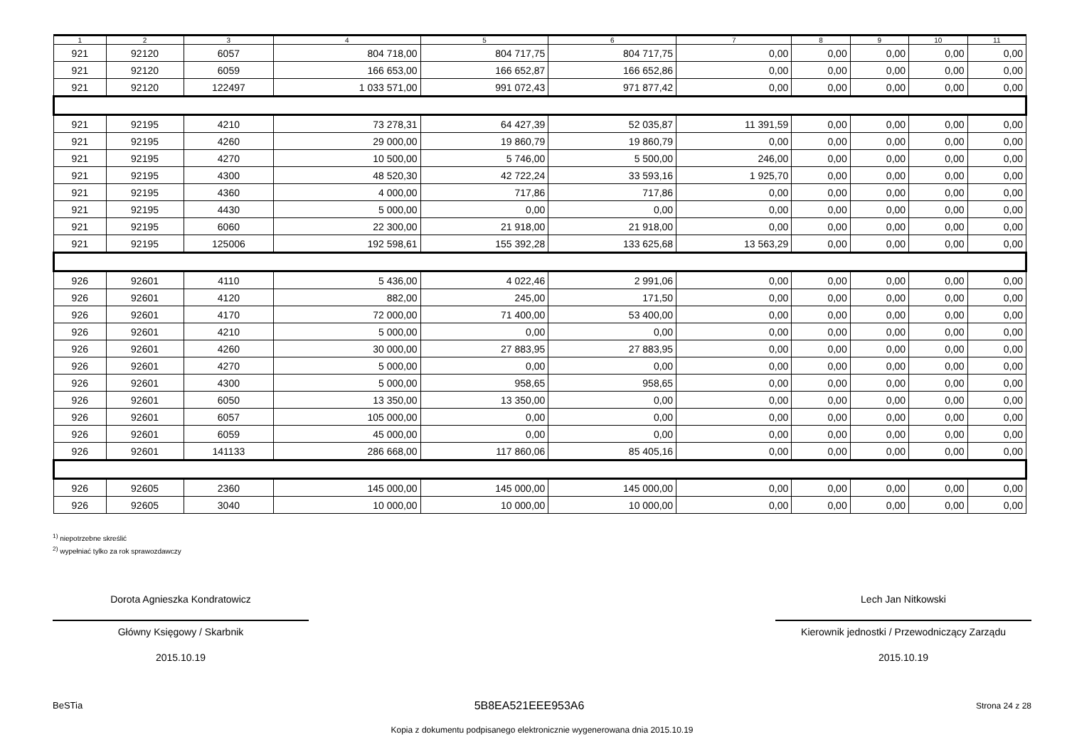| 1 | 2 | 3 | 4 | 5 | 6 | 7 | 8 | 9 | 10 | 11 |
| --- | --- | --- | --- | --- | --- | --- | --- | --- | --- | --- |
| 921 | 92120 | 6057 | 804 718,00 | 804 717,75 | 804 717,75 | 0,00 | 0,00 | 0,00 | 0,00 | 0,00 |
| 921 | 92120 | 6059 | 166 653,00 | 166 652,87 | 166 652,86 | 0,00 | 0,00 | 0,00 | 0,00 | 0,00 |
| 921 | 92120 | 122497 | 1 033 571,00 | 991 072,43 | 971 877,42 | 0,00 | 0,00 | 0,00 | 0,00 | 0,00 |
| 921 | 92195 | 4210 | 73 278,31 | 64 427,39 | 52 035,87 | 11 391,59 | 0,00 | 0,00 | 0,00 | 0,00 |
| 921 | 92195 | 4260 | 29 000,00 | 19 860,79 | 19 860,79 | 0,00 | 0,00 | 0,00 | 0,00 | 0,00 |
| 921 | 92195 | 4270 | 10 500,00 | 5 746,00 | 5 500,00 | 246,00 | 0,00 | 0,00 | 0,00 | 0,00 |
| 921 | 92195 | 4300 | 48 520,30 | 42 722,24 | 33 593,16 | 1 925,70 | 0,00 | 0,00 | 0,00 | 0,00 |
| 921 | 92195 | 4360 | 4 000,00 | 717,86 | 717,86 | 0,00 | 0,00 | 0,00 | 0,00 | 0,00 |
| 921 | 92195 | 4430 | 5 000,00 | 0,00 | 0,00 | 0,00 | 0,00 | 0,00 | 0,00 | 0,00 |
| 921 | 92195 | 6060 | 22 300,00 | 21 918,00 | 21 918,00 | 0,00 | 0,00 | 0,00 | 0,00 | 0,00 |
| 921 | 92195 | 125006 | 192 598,61 | 155 392,28 | 133 625,68 | 13 563,29 | 0,00 | 0,00 | 0,00 | 0,00 |
| 926 | 92601 | 4110 | 5 436,00 | 4 022,46 | 2 991,06 | 0,00 | 0,00 | 0,00 | 0,00 | 0,00 |
| 926 | 92601 | 4120 | 882,00 | 245,00 | 171,50 | 0,00 | 0,00 | 0,00 | 0,00 | 0,00 |
| 926 | 92601 | 4170 | 72 000,00 | 71 400,00 | 53 400,00 | 0,00 | 0,00 | 0,00 | 0,00 | 0,00 |
| 926 | 92601 | 4210 | 5 000,00 | 0,00 | 0,00 | 0,00 | 0,00 | 0,00 | 0,00 | 0,00 |
| 926 | 92601 | 4260 | 30 000,00 | 27 883,95 | 27 883,95 | 0,00 | 0,00 | 0,00 | 0,00 | 0,00 |
| 926 | 92601 | 4270 | 5 000,00 | 0,00 | 0,00 | 0,00 | 0,00 | 0,00 | 0,00 | 0,00 |
| 926 | 92601 | 4300 | 5 000,00 | 958,65 | 958,65 | 0,00 | 0,00 | 0,00 | 0,00 | 0,00 |
| 926 | 92601 | 6050 | 13 350,00 | 13 350,00 | 0,00 | 0,00 | 0,00 | 0,00 | 0,00 | 0,00 |
| 926 | 92601 | 6057 | 105 000,00 | 0,00 | 0,00 | 0,00 | 0,00 | 0,00 | 0,00 | 0,00 |
| 926 | 92601 | 6059 | 45 000,00 | 0,00 | 0,00 | 0,00 | 0,00 | 0,00 | 0,00 | 0,00 |
| 926 | 92601 | 141133 | 286 668,00 | 117 860,06 | 85 405,16 | 0,00 | 0,00 | 0,00 | 0,00 | 0,00 |
| 926 | 92605 | 2360 | 145 000,00 | 145 000,00 | 145 000,00 | 0,00 | 0,00 | 0,00 | 0,00 | 0,00 |
| 926 | 92605 | 3040 | 10 000,00 | 10 000,00 | 10 000,00 | 0,00 | 0,00 | 0,00 | 0,00 | 0,00 |
<sup>1)</sup> niepotrzebne skreślić
<sup>2)</sup> wypełniać tylko za rok sprawozdawczy
Dorota Agnieszka Kondratowicz
Główny Księgowy / Skarbnik
2015.10.19
Lech Jan Nitkowski
Kierownik jednostki / Przewodniczący Zarządu
2015.10.19
BeSTia 5B8EA521EEE953A6 Strona 24 z 28
Kopia z dokumentu podpisanego elektronicznie wygenerowana dnia 2015.10.19